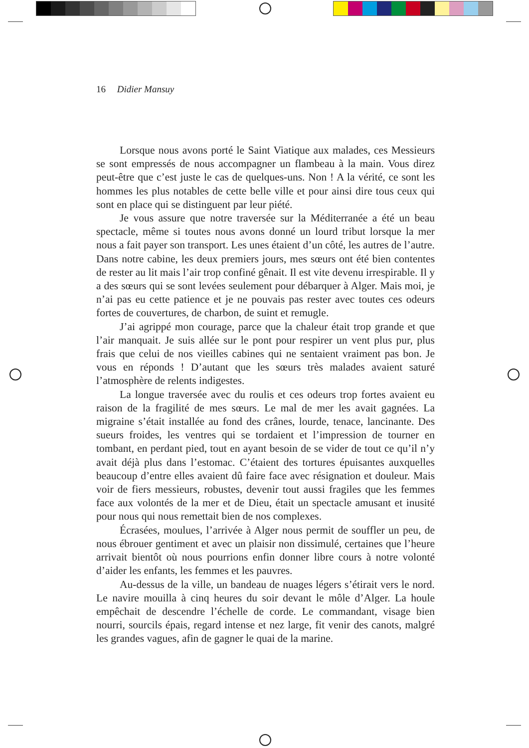16 Didier Mansuy
Lorsque nous avons porté le Saint Viatique aux malades, ces Messieurs se sont empressés de nous accompagner un flambeau à la main. Vous direz peut-être que c’est juste le cas de quelques-uns. Non ! A la vérité, ce sont les hommes les plus notables de cette belle ville et pour ainsi dire tous ceux qui sont en place qui se distinguent par leur piété.
Je vous assure que notre traversée sur la Méditerranée a été un beau spectacle, même si toutes nous avons donné un lourd tribut lorsque la mer nous a fait payer son transport. Les unes étaient d’un côté, les autres de l’autre. Dans notre cabine, les deux premiers jours, mes sœurs ont été bien contentes de rester au lit mais l’air trop confiné gênait. Il est vite devenu irrespirable. Il y a des sœurs qui se sont levées seulement pour débarquer à Alger. Mais moi, je n’ai pas eu cette patience et je ne pouvais pas rester avec toutes ces odeurs fortes de couvertures, de charbon, de suint et remugle.
J’ai agrippé mon courage, parce que la chaleur était trop grande et que l’air manquait. Je suis allée sur le pont pour respirer un vent plus pur, plus frais que celui de nos vieilles cabines qui ne sentaient vraiment pas bon. Je vous en réponds ! D’autant que les sœurs très malades avaient saturé l’atmosphère de relents indigestes.
La longue traversée avec du roulis et ces odeurs trop fortes avaient eu raison de la fragilité de mes sœurs. Le mal de mer les avait gagnées. La migraine s’était installée au fond des crânes, lourde, tenace, lancinante. Des sueurs froides, les ventres qui se tordaient et l’impression de tourner en tombant, en perdant pied, tout en ayant besoin de se vider de tout ce qu’il n’y avait déjà plus dans l’estomac. C’étaient des tortures épuisantes auxquelles beaucoup d’entre elles avaient dû faire face avec résignation et douleur. Mais voir de fiers messieurs, robustes, devenir tout aussi fragiles que les femmes face aux volontés de la mer et de Dieu, était un spectacle amusant et inusité pour nous qui nous remettait bien de nos complexes.
Écrasées, moulues, l’arrivée à Alger nous permit de souffler un peu, de nous ébrouer gentiment et avec un plaisir non dissimulé, certaines que l’heure arrivait bientôt où nous pourrions enfin donner libre cours à notre volonté d’aider les enfants, les femmes et les pauvres.
Au-dessus de la ville, un bandeau de nuages légers s’étirait vers le nord. Le navire mouilla à cinq heures du soir devant le môle d’Alger. La houle empêchait de descendre l’échelle de corde. Le commandant, visage bien nourri, sourcils épais, regard intense et nez large, fit venir des canots, malgré les grandes vagues, afin de gagner le quai de la marine.